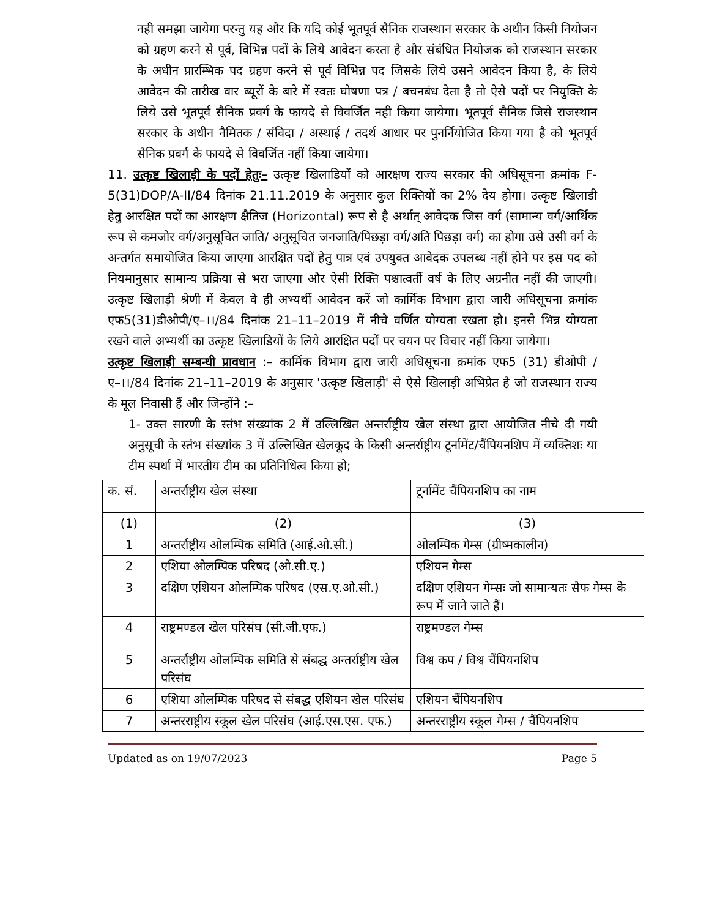नही समझा जायेगा परन्तु यह और कि यदि कोई भूतपूर्व सैनिक राजस्थान सरकार के अधीन किसी नियोजन को ग्रहण करने से पूर्व, विभिन्न पदों के लिये आवेदन करता है और संबंधित नियोजक को राजस्थान सरकार के अधीन प्रारम्भिक पद ग्रहण करने से पूर्व विभिन्न पद जिसके लिये उसने आवेदन किया है, के लिये आवेदन की तारीख वार ब्यूरों के बारे में स्वतः घोषणा पत्र / बचनबंध देता है तो ऐसे पदों पर नियुक्ति के लिये उसे भूतपूर्व सैनिक प्रवर्ग के फायदे से विवर्जित नही किया जायेगा। भूतपूर्व सैनिक जिसे राजस्थान सरकार के अधीन नैमितक / संविदा / अस्थाई / तदर्थ आधार पर पुनर्नियोजित किया गया है को भूतपूर्व सैनिक प्रवर्ग के फायदे से विवर्जित नहीं किया जायेगा।
11. उत्कृष्ट खिलाड़ी के पदों हेतुः– उत्कृष्ट खिलाडियों को आरक्षण राज्य सरकार की अधिसूचना क्रमांक F-5(31)DOP/A-II/84 दिनांक 21.11.2019 के अनुसार कुल रिक्तियों का 2% देय होगा। उत्कृष्ट खिलाडी हेतु आरक्षित पदों का आरक्षण क्षैतिज (Horizontal) रूप से है अर्थात् आवेदक जिस वर्ग (सामान्य वर्ग/आर्थिक रूप से कमजोर वर्ग/अनुसूचित जाति/ अनुसूचित जनजाति/पिछड़ा वर्ग/अति पिछड़ा वर्ग) का होगा उसे उसी वर्ग के अन्तर्गत समायोजित किया जाएगा आरक्षित पदों हेतु पात्र एवं उपयुक्त आवेदक उपलब्ध नहीं होने पर इस पद को नियमानुसार सामान्य प्रक्रिया से भरा जाएगा और ऐसी रिक्ति पश्चात्वर्ती वर्ष के लिए अग्रनीत नहीं की जाएगी। उत्कृष्ट खिलाड़ी श्रेणी में केवल वे ही अभ्यर्थी आवेदन करें जो कार्मिक विभाग द्वारा जारी अधिसूचना क्रमांक एफ5(31)डीओपी/ए–।।/84 दिनांक 21–11–2019 में नीचे वर्णित योग्यता रखता हो। इनसे भिन्न योग्यता रखने वाले अभ्यर्थी का उत्कृष्ट खिलाडियों के लिये आरक्षित पदों पर चयन पर विचार नहीं किया जायेगा।
उत्कृष्ट खिलाड़ी सम्बन्धी प्रावधान :– कार्मिक विभाग द्वारा जारी अधिसूचना क्रमांक एफ5 (31) डीओपी / ए–।।/84 दिनांक 21–11–2019 के अनुसार 'उत्कृष्ट खिलाड़ी' से ऐसे खिलाड़ी अभिप्रेत है जो राजस्थान राज्य के मूल निवासी हैं और जिन्होंने :–
1- उक्त सारणी के स्तंभ संख्यांक 2 में उल्लिखित अन्तर्राष्ट्रीय खेल संस्था द्वारा आयोजित नीचे दी गयी अनुसूची के स्तंभ संख्यांक 3 में उल्लिखित खेलकूद के किसी अन्तर्राष्ट्रीय टूर्नामेंट/चैंपियनशिप में व्यक्तिशः या टीम स्पर्धा में भारतीय टीम का प्रतिनिधित्व किया हो;
| क. सं. | अन्तर्राष्ट्रीय खेल संस्था | टूर्नामेंट चैंपियनशिप का नाम |
| (1) | (2) | (3) |
| 1 | अन्तर्राष्ट्रीय ओलम्पिक समिति (आई.ओ.सी.) | ओलम्पिक गेम्स (ग्रीष्मकालीन) |
| 2 | एशिया ओलम्पिक परिषद (ओ.सी.ए.) | एशियन गेम्स |
| 3 | दक्षिण एशियन ओलम्पिक परिषद (एस.ए.ओ.सी.) | दक्षिण एशियन गेम्सः जो सामान्यतः सैफ गेम्स के रूप में जाने जाते हैं। |
| 4 | राष्ट्रमण्डल खेल परिसंघ (सी.जी.एफ.) | राष्ट्रमण्डल गेम्स |
| 5 | अन्तर्राष्ट्रीय ओलम्पिक समिति से संबद्ध अन्तर्राष्ट्रीय खेल परिसंघ | विश्व कप / विश्व चैंपियनशिप |
| 6 | एशिया ओलम्पिक परिषद से संबद्ध एशियन खेल परिसंघ | एशियन चैंपियनशिप |
| 7 | अन्तरराष्ट्रीय स्कूल खेल परिसंघ (आई.एस.एस. एफ.) | अन्तरराष्ट्रीय स्कूल गेम्स / चैंपियनशिप |
Updated as on 19/07/2023 Page 5